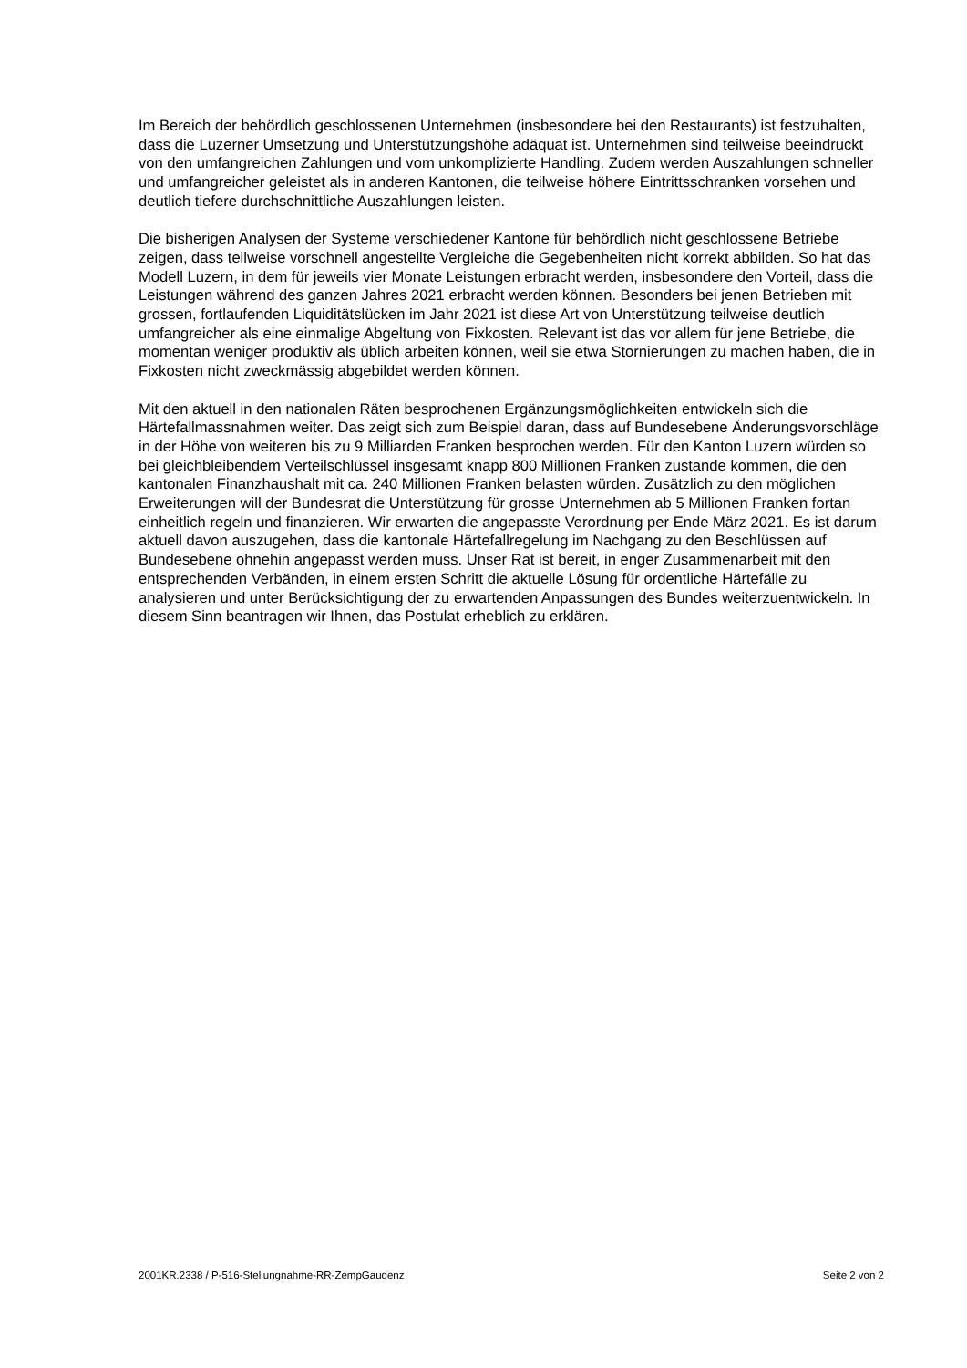Im Bereich der behördlich geschlossenen Unternehmen (insbesondere bei den Restaurants) ist festzuhalten, dass die Luzerner Umsetzung und Unterstützungshöhe adäquat ist. Unternehmen sind teilweise beeindruckt von den umfangreichen Zahlungen und vom unkomplizierte Handling. Zudem werden Auszahlungen schneller und umfangreicher geleistet als in anderen Kantonen, die teilweise höhere Eintrittsschranken vorsehen und deutlich tiefere durchschnittliche Auszahlungen leisten.
Die bisherigen Analysen der Systeme verschiedener Kantone für behördlich nicht geschlossene Betriebe zeigen, dass teilweise vorschnell angestellte Vergleiche die Gegebenheiten nicht korrekt abbilden. So hat das Modell Luzern, in dem für jeweils vier Monate Leistungen erbracht werden, insbesondere den Vorteil, dass die Leistungen während des ganzen Jahres 2021 erbracht werden können. Besonders bei jenen Betrieben mit grossen, fortlaufenden Liquiditätslücken im Jahr 2021 ist diese Art von Unterstützung teilweise deutlich umfangreicher als eine einmalige Abgeltung von Fixkosten. Relevant ist das vor allem für jene Betriebe, die momentan weniger produktiv als üblich arbeiten können, weil sie etwa Stornierungen zu machen haben, die in Fixkosten nicht zweckmässig abgebildet werden können.
Mit den aktuell in den nationalen Räten besprochenen Ergänzungsmöglichkeiten entwickeln sich die Härtefallmassnahmen weiter. Das zeigt sich zum Beispiel daran, dass auf Bundesebene Änderungsvorschläge in der Höhe von weiteren bis zu 9 Milliarden Franken besprochen werden. Für den Kanton Luzern würden so bei gleichbleibendem Verteilschlüssel insgesamt knapp 800 Millionen Franken zustande kommen, die den kantonalen Finanzhaushalt mit ca. 240 Millionen Franken belasten würden. Zusätzlich zu den möglichen Erweiterungen will der Bundesrat die Unterstützung für grosse Unternehmen ab 5 Millionen Franken fortan einheitlich regeln und finanzieren. Wir erwarten die angepasste Verordnung per Ende März 2021. Es ist darum aktuell davon auszugehen, dass die kantonale Härtefallregelung im Nachgang zu den Beschlüssen auf Bundesebene ohnehin angepasst werden muss. Unser Rat ist bereit, in enger Zusammenarbeit mit den entsprechenden Verbänden, in einem ersten Schritt die aktuelle Lösung für ordentliche Härtefälle zu analysieren und unter Berücksichtigung der zu erwartenden Anpassungen des Bundes weiterzuentwickeln. In diesem Sinn beantragen wir Ihnen, das Postulat erheblich zu erklären.
2001KR.2338 / P-516-Stellungnahme-RR-ZempGaudenz Seite 2 von 2